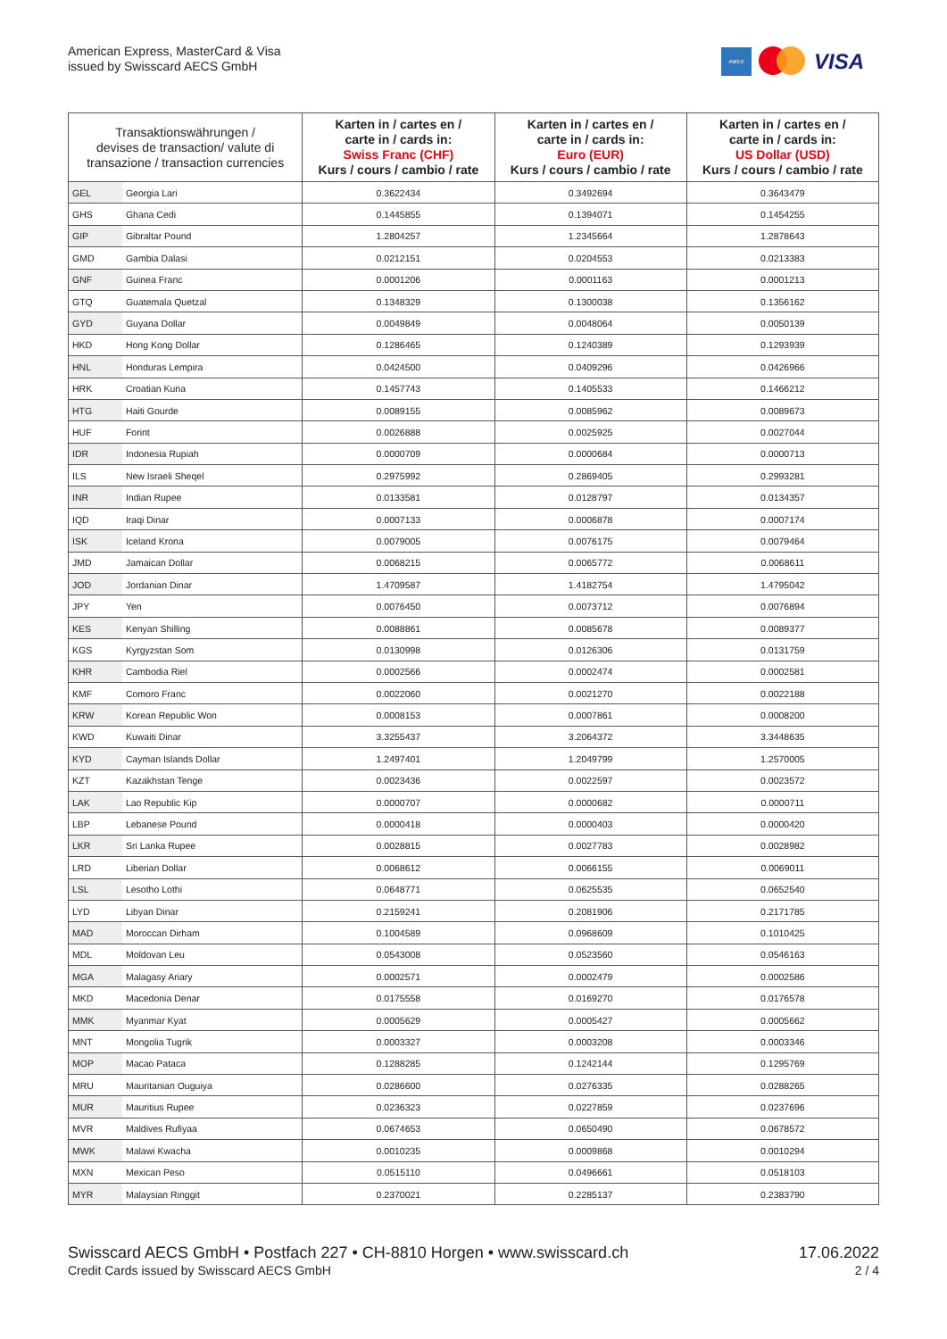American Express, MasterCard & Visa
issued by Swisscard AECS GmbH
AMEX
VISA
| Transaktionswährungen / devises de transaction/ valute di transazione / transaction currencies | | Karten in / cartes en / carte in / cards in: Swiss Franc (CHF) Kurs / cours / cambio / rate | Karten in / cartes en / carte in / cards in: Euro (EUR) Kurs / cours / cambio / rate | Karten in / cartes en / carte in / cards in: US Dollar (USD) Kurs / cours / cambio / rate |
| --- | --- | --- | --- | --- |
| GEL | Georgia Lari | 0.3622434 | 0.3492694 | 0.3643479 |
| GHS | Ghana Cedi | 0.1445855 | 0.1394071 | 0.1454255 |
| GIP | Gibraltar Pound | 1.2804257 | 1.2345664 | 1.2878643 |
| GMD | Gambia Dalasi | 0.0212151 | 0.0204553 | 0.0213383 |
| GNF | Guinea Franc | 0.0001206 | 0.0001163 | 0.0001213 |
| GTQ | Guatemala Quetzal | 0.1348329 | 0.1300038 | 0.1356162 |
| GYD | Guyana Dollar | 0.0049849 | 0.0048064 | 0.0050139 |
| HKD | Hong Kong Dollar | 0.1286465 | 0.1240389 | 0.1293939 |
| HNL | Honduras Lempira | 0.0424500 | 0.0409296 | 0.0426966 |
| HRK | Croatian Kuna | 0.1457743 | 0.1405533 | 0.1466212 |
| HTG | Haiti Gourde | 0.0089155 | 0.0085962 | 0.0089673 |
| HUF | Forint | 0.0026888 | 0.0025925 | 0.0027044 |
| IDR | Indonesia Rupiah | 0.0000709 | 0.0000684 | 0.0000713 |
| ILS | New Israeli Sheqel | 0.2975992 | 0.2869405 | 0.2993281 |
| INR | Indian Rupee | 0.0133581 | 0.0128797 | 0.0134357 |
| IQD | Iraqi Dinar | 0.0007133 | 0.0006878 | 0.0007174 |
| ISK | Iceland Krona | 0.0079005 | 0.0076175 | 0.0079464 |
| JMD | Jamaican Dollar | 0.0068215 | 0.0065772 | 0.0068611 |
| JOD | Jordanian Dinar | 1.4709587 | 1.4182754 | 1.4795042 |
| JPY | Yen | 0.0076450 | 0.0073712 | 0.0076894 |
| KES | Kenyan Shilling | 0.0088861 | 0.0085678 | 0.0089377 |
| KGS | Kyrgyzstan Som | 0.0130998 | 0.0126306 | 0.0131759 |
| KHR | Cambodia Riel | 0.0002566 | 0.0002474 | 0.0002581 |
| KMF | Comoro Franc | 0.0022060 | 0.0021270 | 0.0022188 |
| KRW | Korean Republic Won | 0.0008153 | 0.0007861 | 0.0008200 |
| KWD | Kuwaiti Dinar | 3.3255437 | 3.2064372 | 3.3448635 |
| KYD | Cayman Islands Dollar | 1.2497401 | 1.2049799 | 1.2570005 |
| KZT | Kazakhstan Tenge | 0.0023436 | 0.0022597 | 0.0023572 |
| LAK | Lao Republic Kip | 0.0000707 | 0.0000682 | 0.0000711 |
| LBP | Lebanese Pound | 0.0000418 | 0.0000403 | 0.0000420 |
| LKR | Sri Lanka Rupee | 0.0028815 | 0.0027783 | 0.0028982 |
| LRD | Liberian Dollar | 0.0068612 | 0.0066155 | 0.0069011 |
| LSL | Lesotho Lothi | 0.0648771 | 0.0625535 | 0.0652540 |
| LYD | Libyan Dinar | 0.2159241 | 0.2081906 | 0.2171785 |
| MAD | Moroccan Dirham | 0.1004589 | 0.0968609 | 0.1010425 |
| MDL | Moldovan Leu | 0.0543008 | 0.0523560 | 0.0546163 |
| MGA | Malagasy Ariary | 0.0002571 | 0.0002479 | 0.0002586 |
| MKD | Macedonia Denar | 0.0175558 | 0.0169270 | 0.0176578 |
| MMK | Myanmar Kyat | 0.0005629 | 0.0005427 | 0.0005662 |
| MNT | Mongolia Tugrik | 0.0003327 | 0.0003208 | 0.0003346 |
| MOP | Macao Pataca | 0.1288285 | 0.1242144 | 0.1295769 |
| MRU | Mauritanian Ouguiya | 0.0286600 | 0.0276335 | 0.0288265 |
| MUR | Mauritius Rupee | 0.0236323 | 0.0227859 | 0.0237696 |
| MVR | Maldives Rufiyaa | 0.0674653 | 0.0650490 | 0.0678572 |
| MWK | Malawi Kwacha | 0.0010235 | 0.0009868 | 0.0010294 |
| MXN | Mexican Peso | 0.0515110 | 0.0496661 | 0.0518103 |
| MYR | Malaysian Ringgit | 0.2370021 | 0.2285137 | 0.2383790 |
Swisscard AECS GmbH • Postfach 227 • CH-8810 Horgen • www.swisscard.ch
Credit Cards issued by Swisscard AECS GmbH
17.06.2022
2 / 4